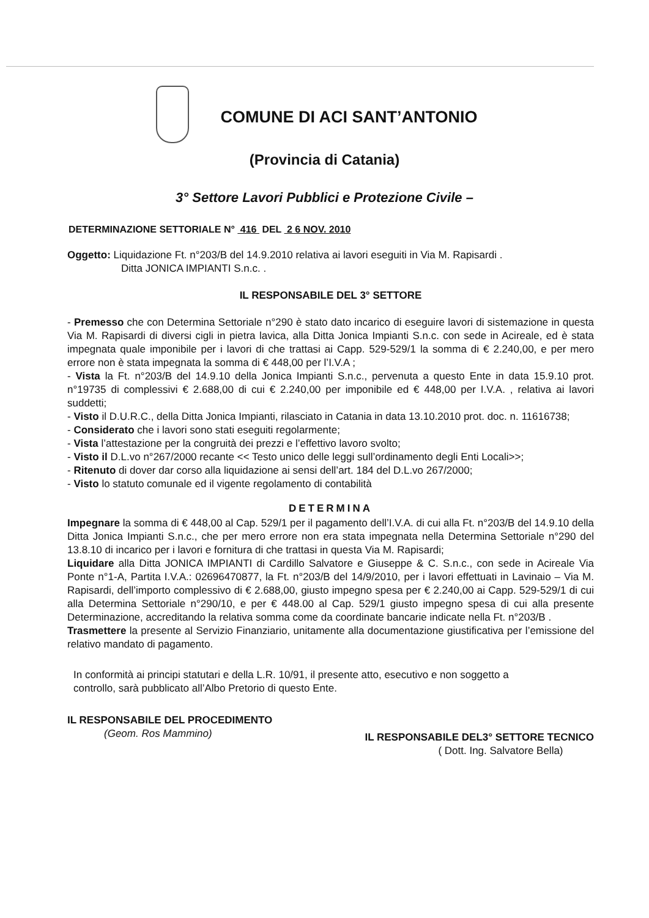COMUNE DI ACI SANT’ANTONIO
(Provincia di Catania)
3° Settore Lavori Pubblici e Protezione Civile –
DETERMINAZIONE SETTORIALE N° 416 DEL 2 6 NOV. 2010
Oggetto: Liquidazione Ft. n°203/B del 14.9.2010 relativa ai lavori eseguiti in Via M. Rapisardi .
Ditta JONICA IMPIANTI S.n.c. .
IL RESPONSABILE DEL 3° SETTORE
- Premesso che con Determina Settoriale n°290 è stato dato incarico di eseguire lavori di sistemazione in questa Via M. Rapisardi di diversi cigli in pietra lavica, alla Ditta Jonica Impianti S.n.c. con sede in Acireale, ed è stata impegnata quale imponibile per i lavori di che trattasi ai Capp. 529-529/1 la somma di € 2.240,00, e per mero errore non è stata impegnata la somma di € 448,00 per l’I.V.A ;
- Vista la Ft. n°203/B del 14.9.10 della Jonica Impianti S.n.c., pervenuta a questo Ente in data 15.9.10 prot. n°19735 di complessivi € 2.688,00 di cui € 2.240,00 per imponibile ed € 448,00 per I.V.A. , relativa ai lavori suddetti;
- Visto il D.U.R.C., della Ditta Jonica Impianti, rilasciato in Catania in data 13.10.2010 prot. doc. n. 11616738;
- Considerato che i lavori sono stati eseguiti regolarmente;
- Vista l’attestazione per la congruità dei prezzi e l’effettivo lavoro svolto;
- Visto il D.L.vo n°267/2000 recante << Testo unico delle leggi sull’ordinamento degli Enti Locali>>;
- Ritenuto di dover dar corso alla liquidazione ai sensi dell’art. 184 del D.L.vo 267/2000;
- Visto lo statuto comunale ed il vigente regolamento di contabilità
DETERMINA
Impegnare la somma di € 448,00 al Cap. 529/1 per il pagamento dell’I.V.A. di cui alla Ft. n°203/B del 14.9.10 della Ditta Jonica Impianti S.n.c., che per mero errore non era stata impegnata nella Determina Settoriale n°290 del 13.8.10 di incarico per i lavori e fornitura di che trattasi in questa Via M. Rapisardi;
Liquidare alla Ditta JONICA IMPIANTI di Cardillo Salvatore e Giuseppe & C. S.n.c., con sede in Acireale Via Ponte n°1-A, Partita I.V.A.: 02696470877, la Ft. n°203/B del 14/9/2010, per i lavori effettuati in Lavinaio – Via M. Rapisardi, dell’importo complessivo di € 2.688,00, giusto impegno spesa per € 2.240,00 ai Capp. 529-529/1 di cui alla Determina Settoriale n°290/10, e per € 448.00 al Cap. 529/1 giusto impegno spesa di cui alla presente Determinazione, accreditando la relativa somma come da coordinate bancarie indicate nella Ft. n°203/B .
Trasmettere la presente al Servizio Finanziario, unitamente alla documentazione giustificativa per l’emissione del relativo mandato di pagamento.
In conformità ai principi statutari e della L.R. 10/91, il presente atto, esecutivo e non soggetto a controllo, sarà pubblicato all’Albo Pretorio di questo Ente.
IL RESPONSABILE DEL PROCEDIMENTO
(Geom. Ros Mammino)
IL RESPONSABILE DEL3° SETTORE TECNICO
( Dott. Ing. Salvatore Bella)